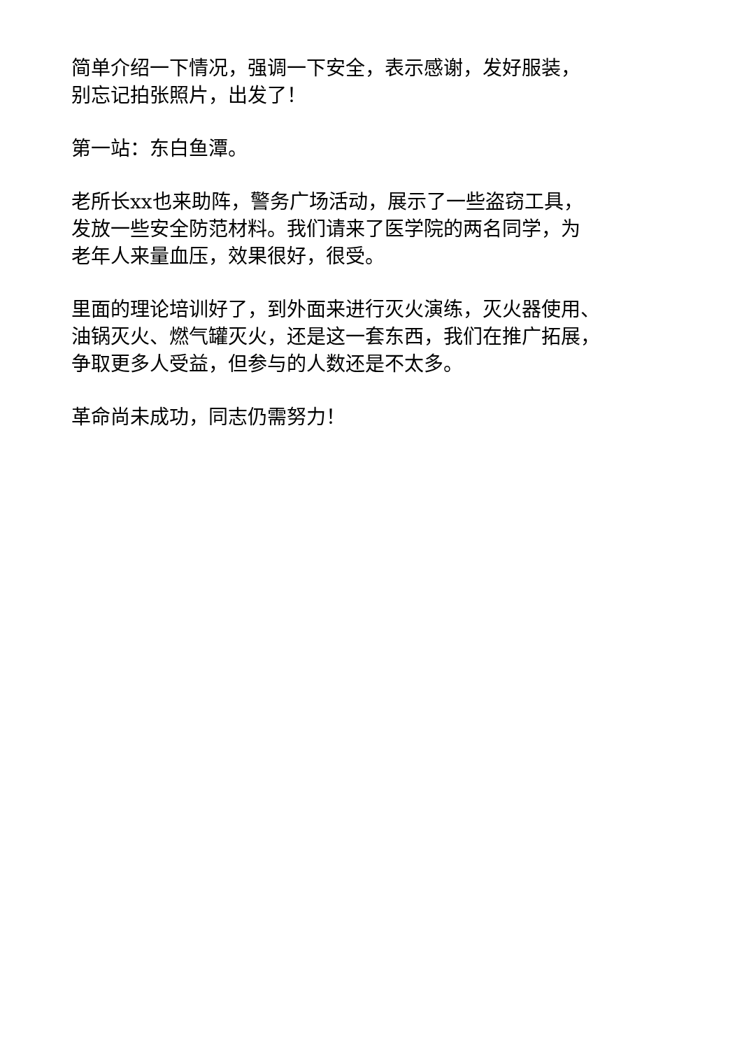简单介绍一下情况，强调一下安全，表示感谢，发好服装，
别忘记拍张照片，出发了！
第一站：东白鱼潭。
老所长xx也来助阵，警务广场活动，展示了一些盗窃工具，
发放一些安全防范材料。我们请来了医学院的两名同学，为
老年人来量血压，效果很好，很受。
里面的理论培训好了，到外面来进行灭火演练，灭火器使用、
油锅灭火、燃气罐灭火，还是这一套东西，我们在推广拓展，
争取更多人受益，但参与的人数还是不太多。
革命尚未成功，同志仍需努力！